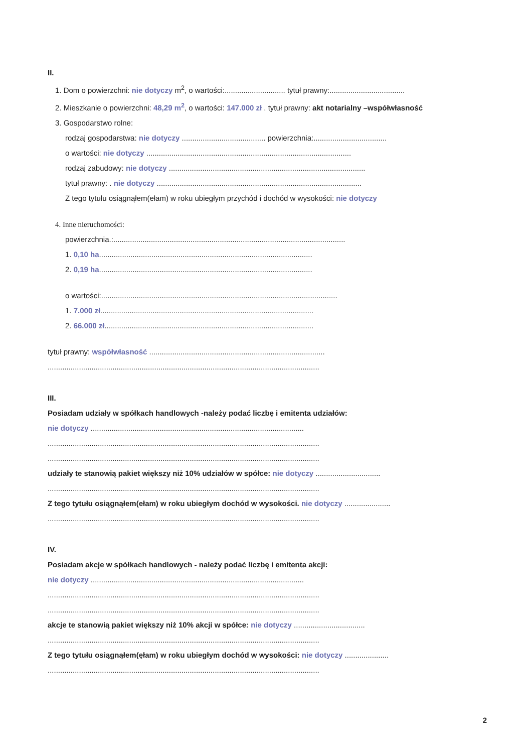II.
1. Dom o powierzchni: nie dotyczy m<sup>2</sup>, o wartości:............................. tytuł prawny:....................................
2. Mieszkanie o powierzchni: 48,29 m<sup>2</sup>, o wartości: 147.000 zł . tytuł prawny: akt notarialny –współwłasność
3. Gospodarstwo rolne:
rodzaj gospodarstwa: nie dotyczy ........................................ powierzchnia:...................................
o wartości: nie dotyczy ..................................................................................................
rodzaj zabudowy: nie dotyczy ..............................................................................................
tytuł prawny: . nie dotyczy ..................................................................................................
Z tego tytułu osiągnąłem(ełam) w roku ubiegłym przychód i dochód w wysokości: nie dotyczy
4. Inne nieruchomości:
powierzchnia.:...............................................................................................................
1. 0,10 ha......................................................................................................
2. 0,19 ha......................................................................................................
o wartości:.................................................................................................................
1. 7.000 zł......................................................................................................
2. 66.000 zł....................................................................................................
tytuł prawny: współwłasność ....................................................................................
..................................................................................................................................
III.
Posiadam udziały w spółkach handlowych -należy podać liczbę i emitenta udziałów:
nie dotyczy ......................................................................................................
..................................................................................................................................
..................................................................................................................................
udziały te stanowią pakiet większy niż 10% udziałów w spółce: nie dotyczy ...............................
..................................................................................................................................
Z tego tytułu osiągnąłem(ełam) w roku ubiegłym dochód w wysokości. nie dotyczy ......................
..................................................................................................................................
IV.
Posiadam akcje w spółkach handlowych - należy podać liczbę i emitenta akcji:
nie dotyczy ......................................................................................................
..................................................................................................................................
..................................................................................................................................
akcje te stanowią pakiet większy niż 10% akcji w spółce: nie dotyczy ..................................
..................................................................................................................................
Z tego tytułu osiągnąłem(ęłam) w roku ubiegłym dochód w wysokości: nie dotyczy .....................
..................................................................................................................................
2